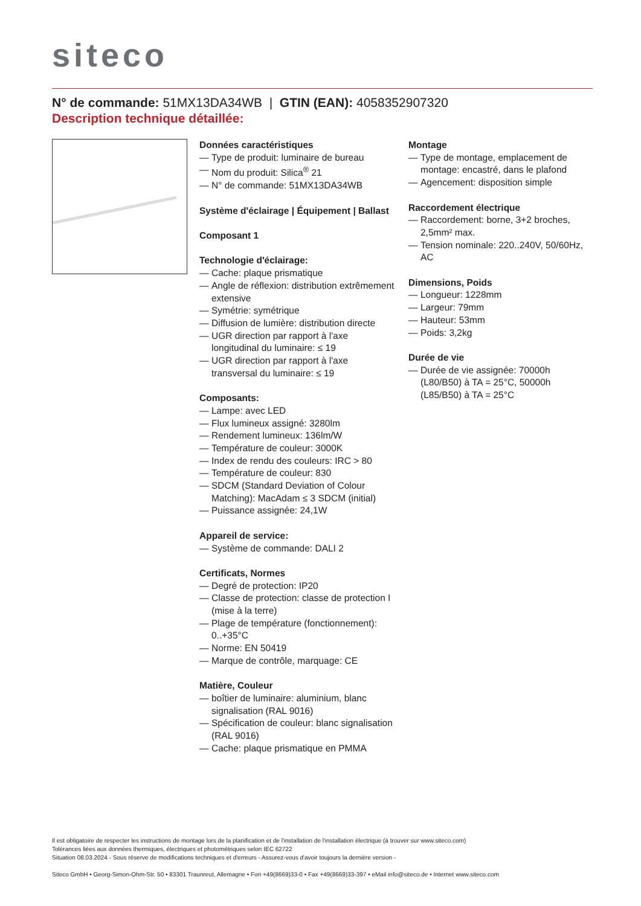siteco
N° de commande: 51MX13DA34WB | GTIN (EAN): 4058352907320
Description technique détaillée:
Données caractéristiques
— Type de produit: luminaire de bureau
— Nom du produit: Silica<sup>®</sup> 21
— N° de commande: 51MX13DA34WB
Système d'éclairage | Équipement | Ballast
Composant 1
Technologie d'éclairage:
— Cache: plaque prismatique
— Angle de réflexion: distribution extrêmement extensive
— Symétrie: symétrique
— Diffusion de lumière: distribution directe
— UGR direction par rapport à l'axe longitudinal du luminaire: ≤ 19
— UGR direction par rapport à l'axe transversal du luminaire: ≤ 19
Composants:
— Lampe: avec LED
— Flux lumineux assigné: 3280lm
— Rendement lumineux: 136lm/W
— Température de couleur: 3000K
— Index de rendu des couleurs: IRC > 80
— Température de couleur: 830
— SDCM (Standard Deviation of Colour Matching): MacAdam ≤ 3 SDCM (initial)
— Puissance assignée: 24,1W
Appareil de service:
— Système de commande: DALI 2
Certificats, Normes
— Degré de protection: IP20
— Classe de protection: classe de protection I (mise à la terre)
— Plage de température (fonctionnement): 0..+35°C
— Norme: EN 50419
— Marque de contrôle, marquage: CE
Matière, Couleur
— boîtier de luminaire: aluminium, blanc signalisation (RAL 9016)
— Spécification de couleur: blanc signalisation (RAL 9016)
— Cache: plaque prismatique en PMMA
Montage
— Type de montage, emplacement de montage: encastré, dans le plafond
— Agencement: disposition simple
Raccordement électrique
— Raccordement: borne, 3+2 broches, 2,5mm² max.
— Tension nominale: 220..240V, 50/60Hz, AC
Dimensions, Poids
— Longueur: 1228mm
— Largeur: 79mm
— Hauteur: 53mm
— Poids: 3,2kg
Durée de vie
— Durée de vie assignée: 70000h (L80/B50) à TA = 25°C, 50000h (L85/B50) à TA = 25°C
Il est obligatoire de respecter les instructions de montage lors de la planification et de l'installation de l'installation électrique (à trouver sur www.siteco.com)
Tolérances liées aux données thermiques, électriques et photométriques selon IEC 62722
Situation 08.03.2024 - Sous réserve de modifications techniques et d'erreurs - Assurez-vous d'avoir toujours la dernière version -
Siteco GmbH • Georg-Simon-Ohm-Str. 50 • 83301 Traunreut, Allemagne • Fon +49(8669)33-0 • Fax +49(8669)33-397 • eMail info@siteco.de • Internet www.siteco.com